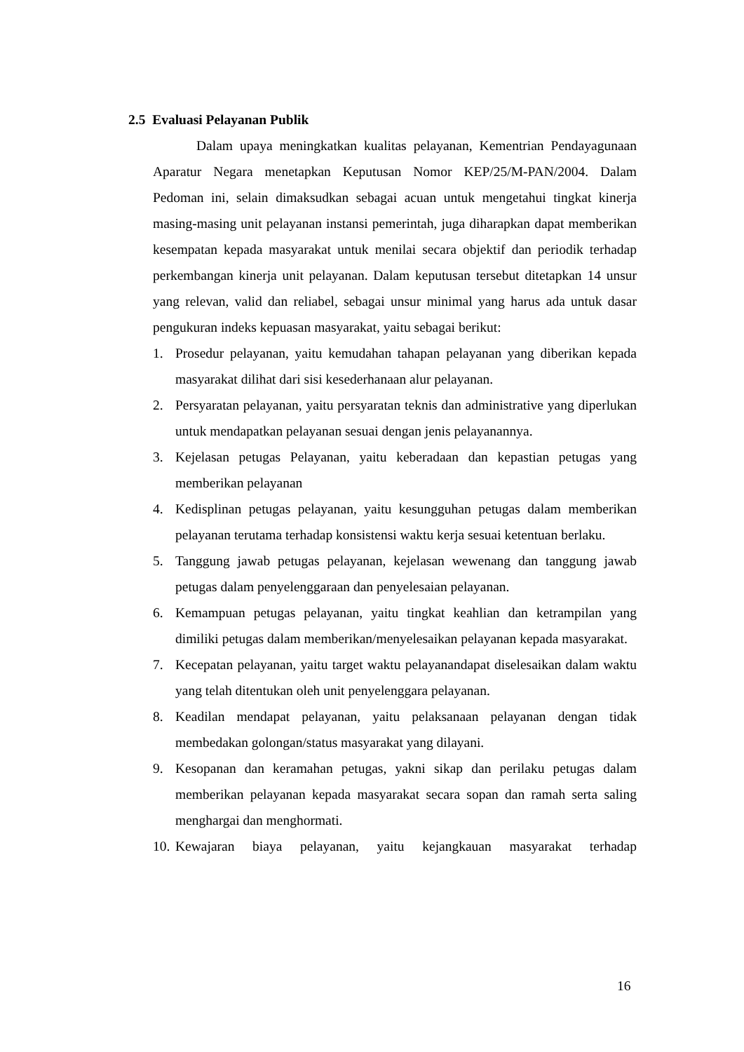2.5 Evaluasi Pelayanan Publik
Dalam upaya meningkatkan kualitas pelayanan, Kementrian Pendayagunaan Aparatur Negara menetapkan Keputusan Nomor KEP/25/M-PAN/2004. Dalam Pedoman ini, selain dimaksudkan sebagai acuan untuk mengetahui tingkat kinerja masing-masing unit pelayanan instansi pemerintah, juga diharapkan dapat memberikan kesempatan kepada masyarakat untuk menilai secara objektif dan periodik terhadap perkembangan kinerja unit pelayanan. Dalam keputusan tersebut ditetapkan 14 unsur yang relevan, valid dan reliabel, sebagai unsur minimal yang harus ada untuk dasar pengukuran indeks kepuasan masyarakat, yaitu sebagai berikut:
1. Prosedur pelayanan, yaitu kemudahan tahapan pelayanan yang diberikan kepada masyarakat dilihat dari sisi kesederhanaan alur pelayanan.
2. Persyaratan pelayanan, yaitu persyaratan teknis dan administrative yang diperlukan untuk mendapatkan pelayanan sesuai dengan jenis pelayanannya.
3. Kejelasan petugas Pelayanan, yaitu keberadaan dan kepastian petugas yang memberikan pelayanan
4. Kedisplinan petugas pelayanan, yaitu kesungguhan petugas dalam memberikan pelayanan terutama terhadap konsistensi waktu kerja sesuai ketentuan berlaku.
5. Tanggung jawab petugas pelayanan, kejelasan wewenang dan tanggung jawab petugas dalam penyelenggaraan dan penyelesaian pelayanan.
6. Kemampuan petugas pelayanan, yaitu tingkat keahlian dan ketrampilan yang dimiliki petugas dalam memberikan/menyelesaikan pelayanan kepada masyarakat.
7. Kecepatan pelayanan, yaitu target waktu pelayanandapat diselesaikan dalam waktu yang telah ditentukan oleh unit penyelenggara pelayanan.
8. Keadilan mendapat pelayanan, yaitu pelaksanaan pelayanan dengan tidak membedakan golongan/status masyarakat yang dilayani.
9. Kesopanan dan keramahan petugas, yakni sikap dan perilaku petugas dalam memberikan pelayanan kepada masyarakat secara sopan dan ramah serta saling menghargai dan menghormati.
10. Kewajaran biaya pelayanan, yaitu kejangkauan masyarakat terhadap
16